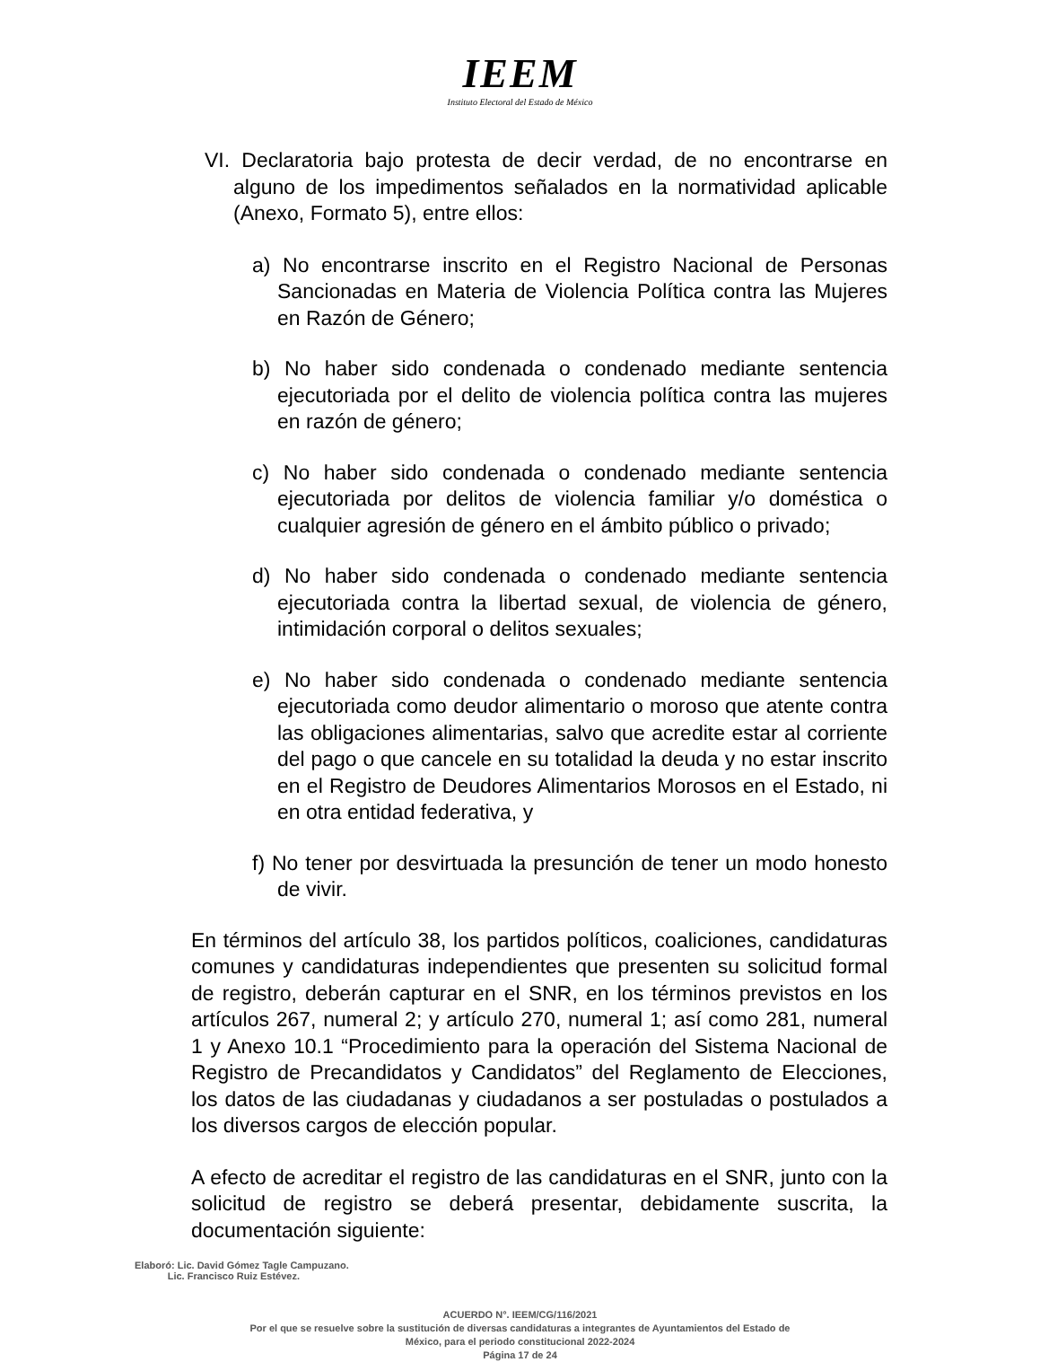IEEM
Instituto Electoral del Estado de México
VI. Declaratoria bajo protesta de decir verdad, de no encontrarse en alguno de los impedimentos señalados en la normatividad aplicable (Anexo, Formato 5), entre ellos:
a) No encontrarse inscrito en el Registro Nacional de Personas Sancionadas en Materia de Violencia Política contra las Mujeres en Razón de Género;
b) No haber sido condenada o condenado mediante sentencia ejecutoriada por el delito de violencia política contra las mujeres en razón de género;
c) No haber sido condenada o condenado mediante sentencia ejecutoriada por delitos de violencia familiar y/o doméstica o cualquier agresión de género en el ámbito público o privado;
d) No haber sido condenada o condenado mediante sentencia ejecutoriada contra la libertad sexual, de violencia de género, intimidación corporal o delitos sexuales;
e) No haber sido condenada o condenado mediante sentencia ejecutoriada como deudor alimentario o moroso que atente contra las obligaciones alimentarias, salvo que acredite estar al corriente del pago o que cancele en su totalidad la deuda y no estar inscrito en el Registro de Deudores Alimentarios Morosos en el Estado, ni en otra entidad federativa, y
f) No tener por desvirtuada la presunción de tener un modo honesto de vivir.
En términos del artículo 38, los partidos políticos, coaliciones, candidaturas comunes y candidaturas independientes que presenten su solicitud formal de registro, deberán capturar en el SNR, en los términos previstos en los artículos 267, numeral 2; y artículo 270, numeral 1; así como 281, numeral 1 y Anexo 10.1 “Procedimiento para la operación del Sistema Nacional de Registro de Precandidatos y Candidatos” del Reglamento de Elecciones, los datos de las ciudadanas y ciudadanos a ser postuladas o postulados a los diversos cargos de elección popular.
A efecto de acreditar el registro de las candidaturas en el SNR, junto con la solicitud de registro se deberá presentar, debidamente suscrita, la documentación siguiente:
Elaboró: Lic. David Gómez Tagle Campuzano.
Lic. Francisco Ruiz Estévez.
ACUERDO N°. IEEM/CG/116/2021
Por el que se resuelve sobre la sustitución de diversas candidaturas a integrantes de Ayuntamientos del Estado de
México, para el periodo constitucional 2022-2024
Página 17 de 24